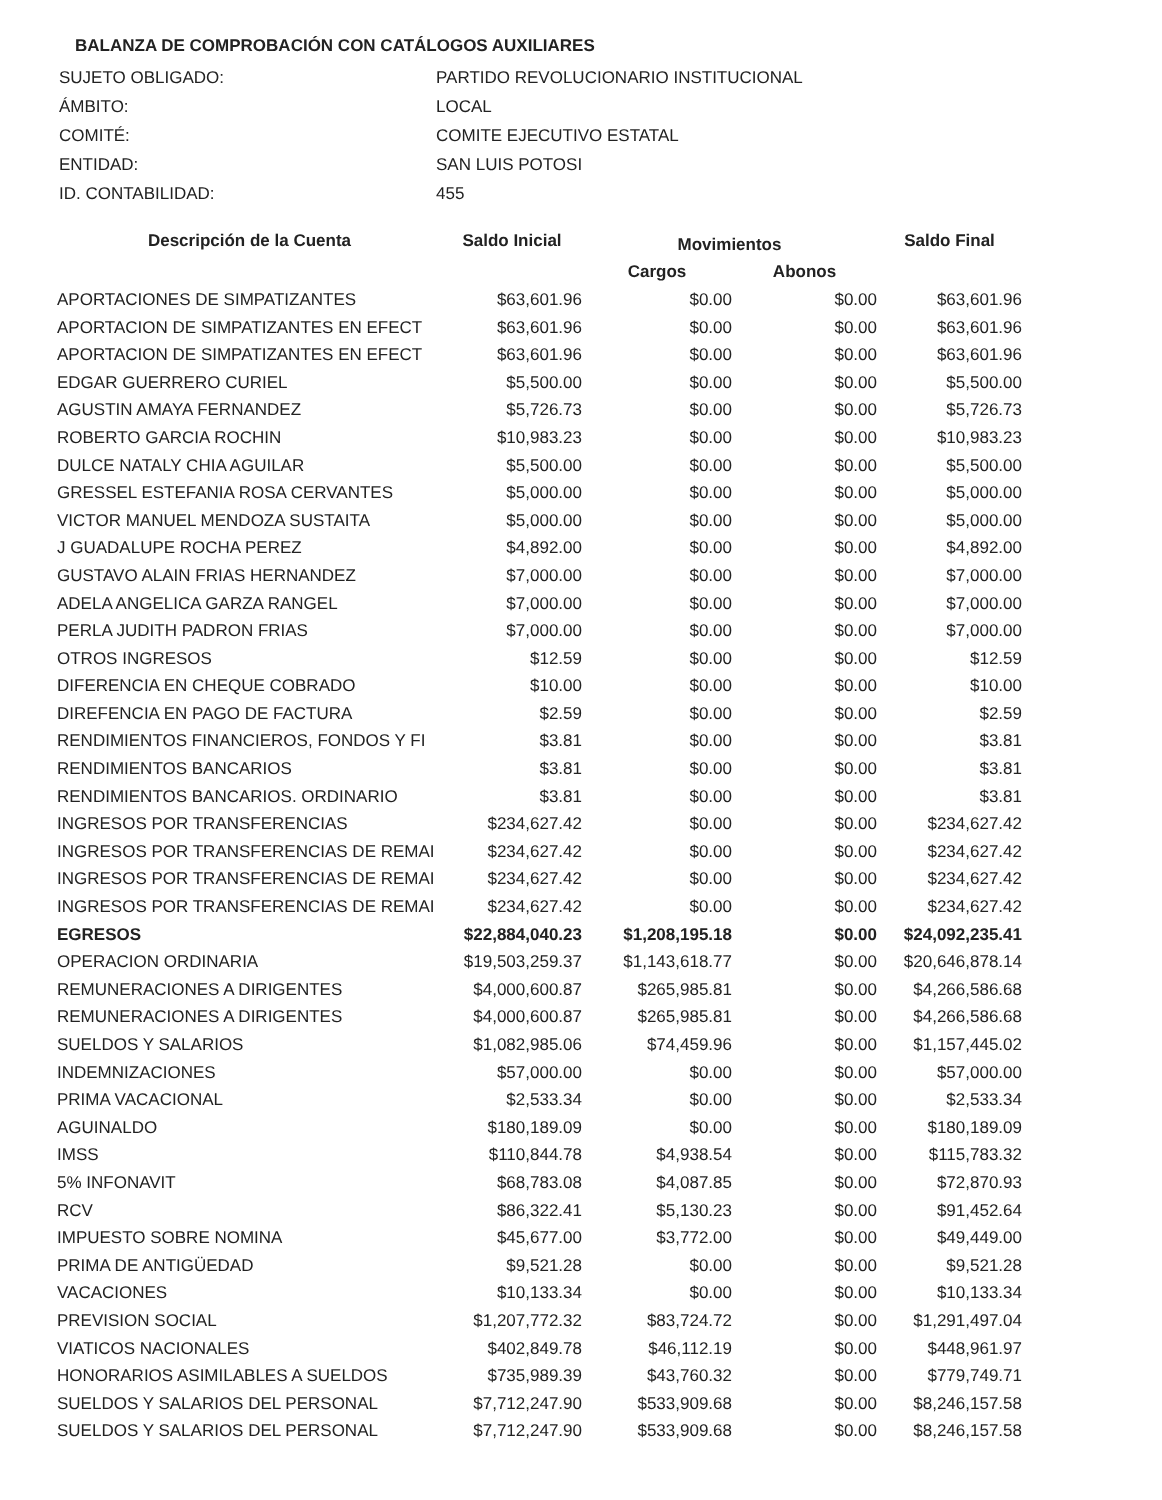BALANZA DE COMPROBACIÓN CON CATÁLOGOS AUXILIARES
| SUJETO OBLIGADO: | PARTIDO REVOLUCIONARIO INSTITUCIONAL |
| ÁMBITO: | LOCAL |
| COMITÉ: | COMITE EJECUTIVO ESTATAL |
| ENTIDAD: | SAN LUIS POTOSI |
| ID. CONTABILIDAD: | 455 |
| Descripción de la Cuenta | Saldo Inicial | Movimientos | | Saldo Final |
| --- | --- | --- | --- | --- |
| | | Cargos | Abonos | |
| APORTACIONES DE SIMPATIZANTES | $63,601.96 | $0.00 | $0.00 | $63,601.96 |
| APORTACION DE SIMPATIZANTES EN EFECT | $63,601.96 | $0.00 | $0.00 | $63,601.96 |
| APORTACION DE SIMPATIZANTES EN EFECT | $63,601.96 | $0.00 | $0.00 | $63,601.96 |
| EDGAR GUERRERO CURIEL | $5,500.00 | $0.00 | $0.00 | $5,500.00 |
| AGUSTIN AMAYA FERNANDEZ | $5,726.73 | $0.00 | $0.00 | $5,726.73 |
| ROBERTO GARCIA ROCHIN | $10,983.23 | $0.00 | $0.00 | $10,983.23 |
| DULCE NATALY CHIA AGUILAR | $5,500.00 | $0.00 | $0.00 | $5,500.00 |
| GRESSEL ESTEFANIA ROSA CERVANTES | $5,000.00 | $0.00 | $0.00 | $5,000.00 |
| VICTOR MANUEL MENDOZA SUSTAITA | $5,000.00 | $0.00 | $0.00 | $5,000.00 |
| J GUADALUPE ROCHA PEREZ | $4,892.00 | $0.00 | $0.00 | $4,892.00 |
| GUSTAVO ALAIN FRIAS HERNANDEZ | $7,000.00 | $0.00 | $0.00 | $7,000.00 |
| ADELA ANGELICA GARZA RANGEL | $7,000.00 | $0.00 | $0.00 | $7,000.00 |
| PERLA JUDITH PADRON FRIAS | $7,000.00 | $0.00 | $0.00 | $7,000.00 |
| OTROS INGRESOS | $12.59 | $0.00 | $0.00 | $12.59 |
| DIFERENCIA EN CHEQUE COBRADO | $10.00 | $0.00 | $0.00 | $10.00 |
| DIREFENCIA EN PAGO DE FACTURA | $2.59 | $0.00 | $0.00 | $2.59 |
| RENDIMIENTOS FINANCIEROS, FONDOS Y FI | $3.81 | $0.00 | $0.00 | $3.81 |
| RENDIMIENTOS BANCARIOS | $3.81 | $0.00 | $0.00 | $3.81 |
| RENDIMIENTOS BANCARIOS. ORDINARIO | $3.81 | $0.00 | $0.00 | $3.81 |
| INGRESOS POR TRANSFERENCIAS | $234,627.42 | $0.00 | $0.00 | $234,627.42 |
| INGRESOS POR TRANSFERENCIAS DE REMAI | $234,627.42 | $0.00 | $0.00 | $234,627.42 |
| INGRESOS POR TRANSFERENCIAS DE REMAI | $234,627.42 | $0.00 | $0.00 | $234,627.42 |
| INGRESOS POR TRANSFERENCIAS DE REMAI | $234,627.42 | $0.00 | $0.00 | $234,627.42 |
| EGRESOS | $22,884,040.23 | $1,208,195.18 | $0.00 | $24,092,235.41 |
| OPERACION ORDINARIA | $19,503,259.37 | $1,143,618.77 | $0.00 | $20,646,878.14 |
| REMUNERACIONES A DIRIGENTES | $4,000,600.87 | $265,985.81 | $0.00 | $4,266,586.68 |
| REMUNERACIONES A DIRIGENTES | $4,000,600.87 | $265,985.81 | $0.00 | $4,266,586.68 |
| SUELDOS Y SALARIOS | $1,082,985.06 | $74,459.96 | $0.00 | $1,157,445.02 |
| INDEMNIZACIONES | $57,000.00 | $0.00 | $0.00 | $57,000.00 |
| PRIMA VACACIONAL | $2,533.34 | $0.00 | $0.00 | $2,533.34 |
| AGUINALDO | $180,189.09 | $0.00 | $0.00 | $180,189.09 |
| IMSS | $110,844.78 | $4,938.54 | $0.00 | $115,783.32 |
| 5% INFONAVIT | $68,783.08 | $4,087.85 | $0.00 | $72,870.93 |
| RCV | $86,322.41 | $5,130.23 | $0.00 | $91,452.64 |
| IMPUESTO SOBRE NOMINA | $45,677.00 | $3,772.00 | $0.00 | $49,449.00 |
| PRIMA DE ANTIGÜEDAD | $9,521.28 | $0.00 | $0.00 | $9,521.28 |
| VACACIONES | $10,133.34 | $0.00 | $0.00 | $10,133.34 |
| PREVISION SOCIAL | $1,207,772.32 | $83,724.72 | $0.00 | $1,291,497.04 |
| VIATICOS NACIONALES | $402,849.78 | $46,112.19 | $0.00 | $448,961.97 |
| HONORARIOS ASIMILABLES A SUELDOS | $735,989.39 | $43,760.32 | $0.00 | $779,749.71 |
| SUELDOS Y SALARIOS DEL PERSONAL | $7,712,247.90 | $533,909.68 | $0.00 | $8,246,157.58 |
| SUELDOS Y SALARIOS DEL PERSONAL | $7,712,247.90 | $533,909.68 | $0.00 | $8,246,157.58 |